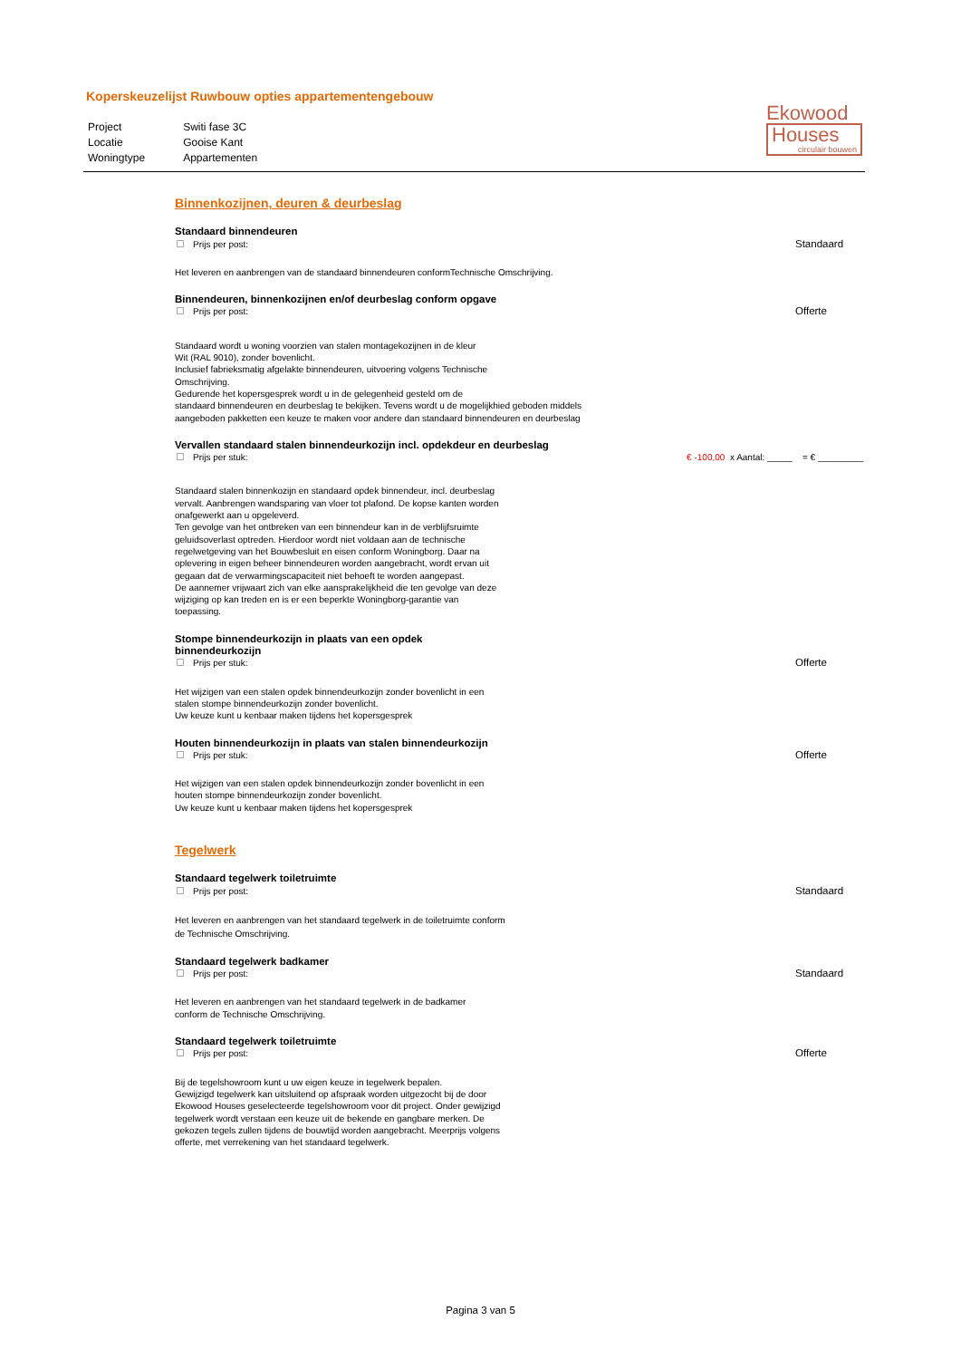Koperskeuzelijst Ruwbouw opties appartementengebouw
| Project | Switi fase 3C |
| Locatie | Gooise Kant |
| Woningtype | Appartementen |
Ekowood
Houses
circulair bouwen
Binnenkozijnen, deuren & deurbeslag
Standaard binnendeuren
Prijs per post: Standaard
Het leveren en aanbrengen van de standaard binnendeuren conformTechnische Omschrijving.
Binnendeuren, binnenkozijnen en/of deurbeslag conform opgave
Prijs per post: Offerte
Standaard wordt u woning voorzien van stalen montagekozijnen in de kleur
Wit (RAL 9010), zonder bovenlicht.
Inclusief fabrieksmatig afgelakte binnendeuren, uitvoering volgens Technische
Omschrijving.
Gedurende het kopersgesprek wordt u in de gelegenheid gesteld om de
standaard binnendeuren en deurbeslag te bekijken. Tevens wordt u de mogelijkhied geboden middels
aangeboden pakketten een keuze te maken voor andere dan standaard binnendeuren en deurbeslag
Vervallen standaard stalen binnendeurkozijn incl. opdekdeur en deurbeslag
Prijs per stuk: € -100,00 x Aantal: _____ = € _________
Standaard stalen binnenkozijn en standaard opdek binnendeur, incl. deurbeslag vervalt. Aanbrengen wandsparing van vloer tot plafond. De kopse kanten worden onafgewerkt aan u opgeleverd.
Ten gevolge van het ontbreken van een binnendeur kan in de verblijfsruimte geluidsoverlast optreden. Hierdoor wordt niet voldaan aan de technische regelwetgeving van het Bouwbesluit en eisen conform Woningborg. Daar na oplevering in eigen beheer binnendeuren worden aangebracht, wordt ervan uit gegaan dat de verwarmingscapaciteit niet behoeft te worden aangepast.
De aannemer vrijwaart zich van elke aansprakelijkheid die ten gevolge van deze wijziging op kan treden en is er een beperkte Woningborg-garantie van toepassing.
Stompe binnendeurkozijn in plaats van een opdek
binnendeurkozijn
Prijs per stuk: Offerte
Het wijzigen van een stalen opdek binnendeurkozijn zonder bovenlicht in een stalen stompe binnendeurkozijn zonder bovenlicht.
Uw keuze kunt u kenbaar maken tijdens het kopersgesprek
Houten binnendeurkozijn in plaats van stalen binnendeurkozijn
Prijs per stuk: Offerte
Het wijzigen van een stalen opdek binnendeurkozijn zonder bovenlicht in een houten stompe binnendeurkozijn zonder bovenlicht.
Uw keuze kunt u kenbaar maken tijdens het kopersgesprek
Tegelwerk
Standaard tegelwerk toiletruimte
Prijs per post: Standaard
Het leveren en aanbrengen van het standaard tegelwerk in de toiletruimte conform de Technische Omschrijving.
Standaard tegelwerk badkamer
Prijs per post: Standaard
Het leveren en aanbrengen van het standaard tegelwerk in de badkamer conform de Technische Omschrijving.
Standaard tegelwerk toiletruimte
Prijs per post: Offerte
Bij de tegelshowroom kunt u uw eigen keuze in tegelwerk bepalen.
Gewijzigd tegelwerk kan uitsluitend op afspraak worden uitgezocht bij de door Ekowood Houses geselecteerde tegelshowroom voor dit project. Onder gewijzigd tegelwerk wordt verstaan een keuze uit de bekende en gangbare merken. De gekozen tegels zullen tijdens de bouwtijd worden aangebracht. Meerprijs volgens offerte, met verrekening van het standaard tegelwerk.
Pagina 3 van 5